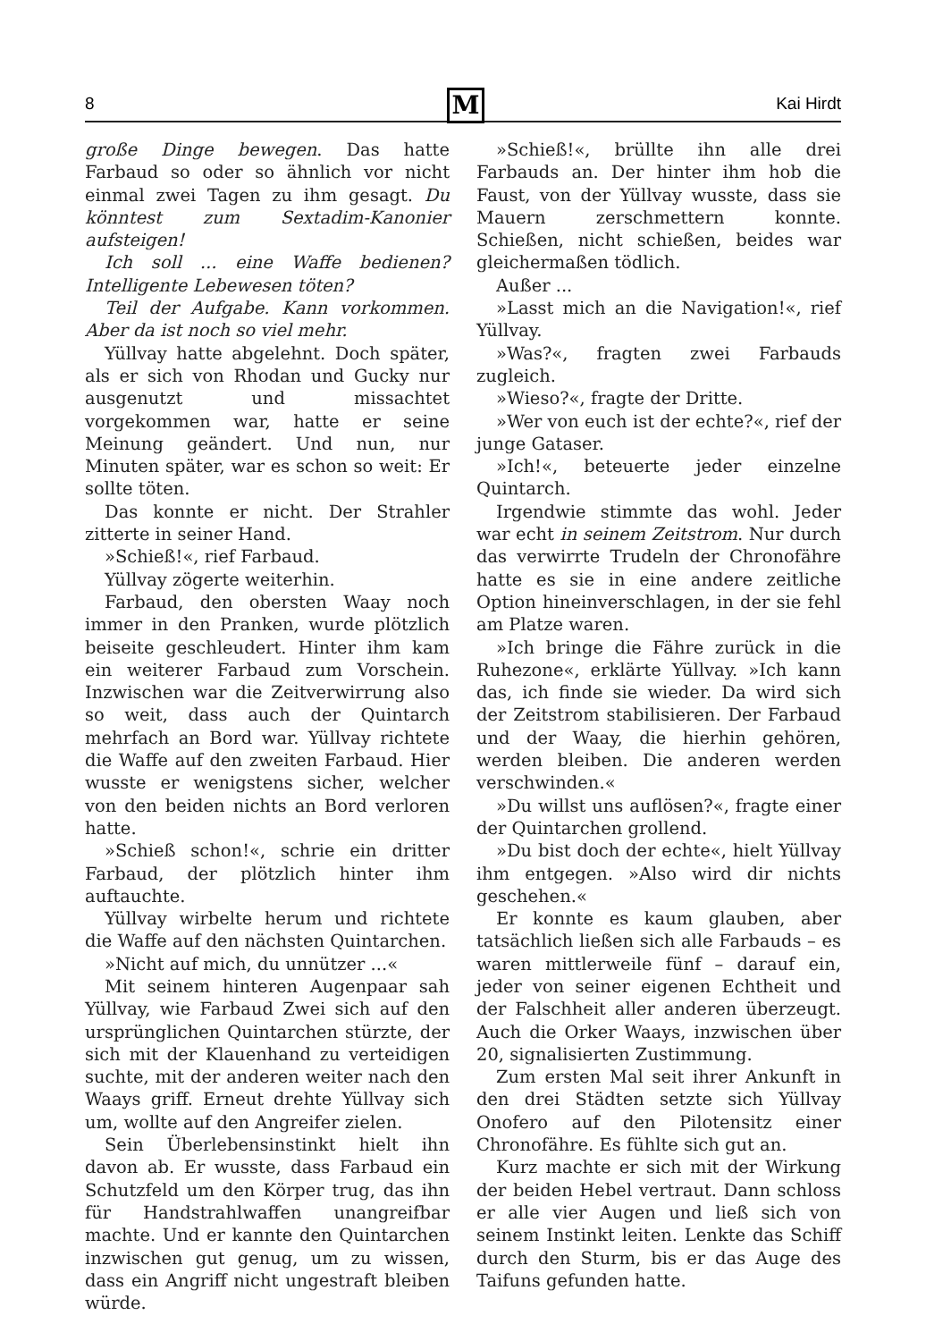8 Kai Hirdt M
große Dinge bewegen. Das hatte Farbaud so oder so ähnlich vor nicht einmal zwei Tagen zu ihm gesagt. Du könntest zum Sextadim-Kanonier aufsteigen!
Ich soll ... eine Waffe bedienen? Intelligente Lebewesen töten?
Teil der Aufgabe. Kann vorkommen. Aber da ist noch so viel mehr.
Yüllvay hatte abgelehnt. Doch später, als er sich von Rhodan und Gucky nur ausgenutzt und missachtet vorgekommen war, hatte er seine Meinung geändert. Und nun, nur Minuten später, war es schon so weit: Er sollte töten.
Das konnte er nicht. Der Strahler zitterte in seiner Hand.
»Schieß!«, rief Farbaud.
Yüllvay zögerte weiterhin.
Farbaud, den obersten Waay noch immer in den Pranken, wurde plötzlich beiseite geschleudert. Hinter ihm kam ein weiterer Farbaud zum Vorschein. Inzwischen war die Zeitverwirrung also so weit, dass auch der Quintarch mehrfach an Bord war. Yüllvay richtete die Waffe auf den zweiten Farbaud. Hier wusste er wenigstens sicher, welcher von den beiden nichts an Bord verloren hatte.
»Schieß schon!«, schrie ein dritter Farbaud, der plötzlich hinter ihm auftauchte.
Yüllvay wirbelte herum und richtete die Waffe auf den nächsten Quintarchen.
»Nicht auf mich, du unnützer ...«
Mit seinem hinteren Augenpaar sah Yüllvay, wie Farbaud Zwei sich auf den ursprünglichen Quintarchen stürzte, der sich mit der Klauenhand zu verteidigen suchte, mit der anderen weiter nach den Waays griff. Erneut drehte Yüllvay sich um, wollte auf den Angreifer zielen.
Sein Überlebensinstinkt hielt ihn davon ab. Er wusste, dass Farbaud ein Schutzfeld um den Körper trug, das ihn für Handstrahlwaffen unangreifbar machte. Und er kannte den Quintarchen inzwischen gut genug, um zu wissen, dass ein Angriff nicht ungestraft bleiben würde.
»Schieß!«, brüllte ihn alle drei Farbauds an. Der hinter ihm hob die Faust, von der Yüllvay wusste, dass sie Mauern zerschmettern konnte. Schießen, nicht schießen, beides war gleichermaßen tödlich.
Außer ...
»Lasst mich an die Navigation!«, rief Yüllvay.
»Was?«, fragten zwei Farbauds zugleich.
»Wieso?«, fragte der Dritte.
»Wer von euch ist der echte?«, rief der junge Gataser.
»Ich!«, beteuerte jeder einzelne Quintarch.
Irgendwie stimmte das wohl. Jeder war echt in seinem Zeitstrom. Nur durch das verwirrte Trudeln der Chronofähre hatte es sie in eine andere zeitliche Option hineinverschlagen, in der sie fehl am Platze waren.
»Ich bringe die Fähre zurück in die Ruhezone«, erklärte Yüllvay. »Ich kann das, ich finde sie wieder. Da wird sich der Zeitstrom stabilisieren. Der Farbaud und der Waay, die hierhin gehören, werden bleiben. Die anderen werden verschwinden.«
»Du willst uns auflösen?«, fragte einer der Quintarchen grollend.
»Du bist doch der echte«, hielt Yüllvay ihm entgegen. »Also wird dir nichts geschehen.«
Er konnte es kaum glauben, aber tatsächlich ließen sich alle Farbauds – es waren mittlerweile fünf – darauf ein, jeder von seiner eigenen Echtheit und der Falschheit aller anderen überzeugt. Auch die Orker Waays, inzwischen über 20, signalisierten Zustimmung.
Zum ersten Mal seit ihrer Ankunft in den drei Städten setzte sich Yüllvay Onofero auf den Pilotensitz einer Chronofähre. Es fühlte sich gut an.
Kurz machte er sich mit der Wirkung der beiden Hebel vertraut. Dann schloss er alle vier Augen und ließ sich von seinem Instinkt leiten. Lenkte das Schiff durch den Sturm, bis er das Auge des Taifuns gefunden hatte.